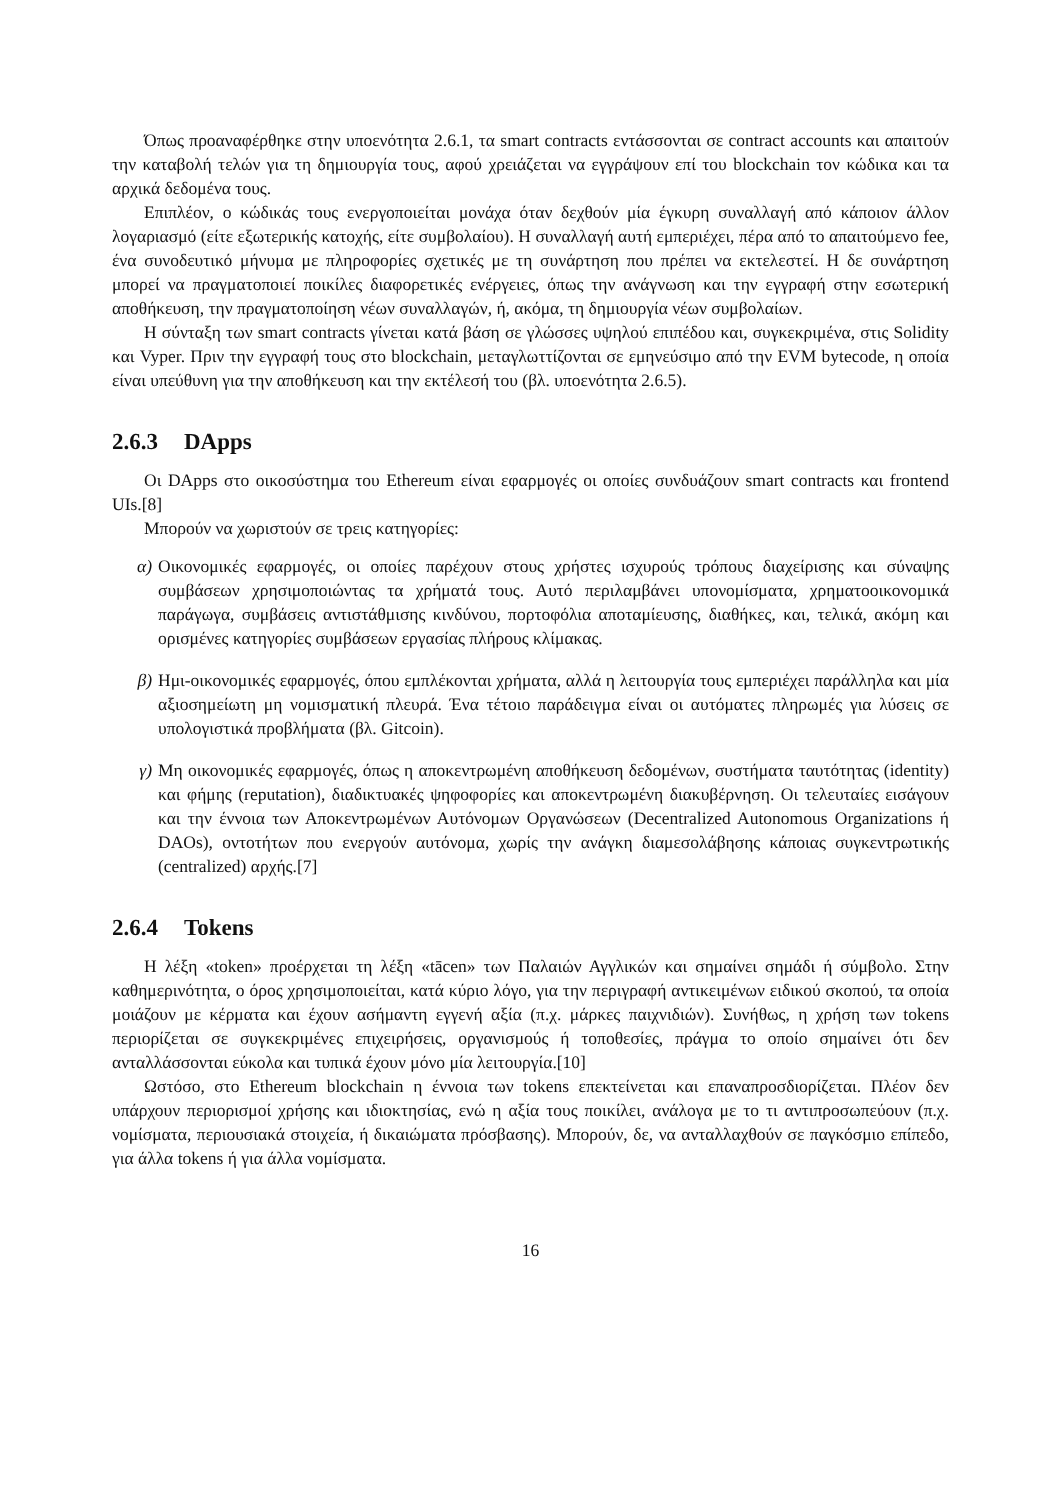Όπως προαναφέρθηκε στην υποενότητα 2.6.1, τα smart contracts εντάσσονται σε contract accounts και απαιτούν την καταβολή τελών για τη δημιουργία τους, αφού χρειάζεται να εγγράψουν επί του blockchain τον κώδικα και τα αρχικά δεδομένα τους.
Επιπλέον, ο κώδικάς τους ενεργοποιείται μονάχα όταν δεχθούν μία έγκυρη συναλλαγή από κάποιον άλλον λογαριασμό (είτε εξωτερικής κατοχής, είτε συμβολαίου). Η συναλλαγή αυτή εμπεριέχει, πέρα από το απαιτούμενο fee, ένα συνοδευτικό μήνυμα με πληροφορίες σχετικές με τη συνάρτηση που πρέπει να εκτελεστεί. Η δε συνάρτηση μπορεί να πραγματοποιεί ποικίλες διαφορετικές ενέργειες, όπως την ανάγνωση και την εγγραφή στην εσωτερική αποθήκευση, την πραγματοποίηση νέων συναλλαγών, ή, ακόμα, τη δημιουργία νέων συμβολαίων.
Η σύνταξη των smart contracts γίνεται κατά βάση σε γλώσσες υψηλού επιπέδου και, συγκεκριμένα, στις Solidity και Vyper. Πριν την εγγραφή τους στο blockchain, μεταγλωττίζονται σε εμηνεύσιμο από την EVM bytecode, η οποία είναι υπεύθυνη για την αποθήκευση και την εκτέλεσή του (βλ. υποενότητα 2.6.5).
2.6.3 DApps
Οι DApps στο οικοσύστημα του Ethereum είναι εφαρμογές οι οποίες συνδυάζουν smart contracts και frontend UIs.[8]
Μπορούν να χωριστούν σε τρεις κατηγορίες:
α) Οικονομικές εφαρμογές, οι οποίες παρέχουν στους χρήστες ισχυρούς τρόπους διαχείρισης και σύναψης συμβάσεων χρησιμοποιώντας τα χρήματά τους. Αυτό περιλαμβάνει υπονομίσματα, χρηματοοικονομικά παράγωγα, συμβάσεις αντιστάθμισης κινδύνου, πορτοφόλια αποταμίευσης, διαθήκες, και, τελικά, ακόμη και ορισμένες κατηγορίες συμβάσεων εργασίας πλήρους κλίμακας.
β) Ημι-οικονομικές εφαρμογές, όπου εμπλέκονται χρήματα, αλλά η λειτουργία τους εμπεριέχει παράλληλα και μία αξιοσημείωτη μη νομισματική πλευρά. Ένα τέτοιο παράδειγμα είναι οι αυτόματες πληρωμές για λύσεις σε υπολογιστικά προβλήματα (βλ. Gitcoin).
γ) Μη οικονομικές εφαρμογές, όπως η αποκεντρωμένη αποθήκευση δεδομένων, συστήματα ταυτότητας (identity) και φήμης (reputation), διαδικτυακές ψηφοφορίες και αποκεντρωμένη διακυβέρνηση. Οι τελευταίες εισάγουν και την έννοια των Αποκεντρωμένων Αυτόνομων Οργανώσεων (Decentralized Autonomous Organizations ή DAOs), οντοτήτων που ενεργούν αυτόνομα, χωρίς την ανάγκη διαμεσολάβησης κάποιας συγκεντρωτικής (centralized) αρχής.[7]
2.6.4 Tokens
Η λέξη «token» προέρχεται τη λέξη «tācen» των Παλαιών Αγγλικών και σημαίνει σημάδι ή σύμβολο. Στην καθημερινότητα, ο όρος χρησιμοποιείται, κατά κύριο λόγο, για την περιγραφή αντικειμένων ειδικού σκοπού, τα οποία μοιάζουν με κέρματα και έχουν ασήμαντη εγγενή αξία (π.χ. μάρκες παιχνιδιών). Συνήθως, η χρήση των tokens περιορίζεται σε συγκεκριμένες επιχειρήσεις, οργανισμούς ή τοποθεσίες, πράγμα το οποίο σημαίνει ότι δεν ανταλλάσσονται εύκολα και τυπικά έχουν μόνο μία λειτουργία.[10]
Ωστόσο, στο Ethereum blockchain η έννοια των tokens επεκτείνεται και επαναπροσδιορίζεται. Πλέον δεν υπάρχουν περιορισμοί χρήσης και ιδιοκτησίας, ενώ η αξία τους ποικίλει, ανάλογα με το τι αντιπροσωπεύουν (π.χ. νομίσματα, περιουσιακά στοιχεία, ή δικαιώματα πρόσβασης). Μπορούν, δε, να ανταλλαχθούν σε παγκόσμιο επίπεδο, για άλλα tokens ή για άλλα νομίσματα.
16